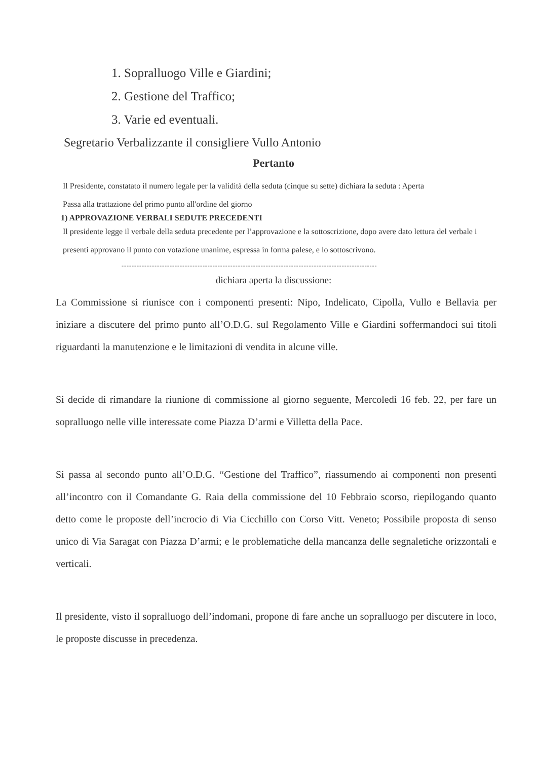1. Sopralluogo Ville e Giardini;
2. Gestione del Traffico;
3. Varie ed eventuali.
Segretario Verbalizzante il consigliere Vullo Antonio
Pertanto
Il Presidente, constatato il numero legale per la validità della seduta (cinque su sette) dichiara la seduta : Aperta
Passa alla trattazione del primo punto all'ordine del giorno
1) APPROVAZIONE VERBALI SEDUTE PRECEDENTI
Il presidente legge il verbale della seduta precedente per l’approvazione e la sottoscrizione, dopo avere dato lettura del verbale i presenti approvano il punto con votazione unanime, espressa in forma palese, e lo sottoscrivono.
-----------------------------------------------------------------------------------------------------
dichiara aperta la discussione:
La Commissione si riunisce con i componenti presenti: Nipo, Indelicato, Cipolla, Vullo e Bellavia per iniziare a discutere del primo punto all’O.D.G. sul Regolamento Ville e Giardini soffermandoci sui titoli riguardanti la manutenzione e le limitazioni di vendita in alcune ville.
Si decide di rimandare la riunione di commissione al giorno seguente, Mercoledì 16 feb. 22, per fare un sopralluogo nelle ville interessate come Piazza D’armi e Villetta della Pace.
Si passa al secondo punto all’O.D.G. “Gestione del Traffico”, riassumendo ai componenti non presenti all’incontro con il Comandante G. Raia della commissione del 10 Febbraio scorso, riepilogando quanto detto come le proposte dell’incrocio di Via Cicchillo con Corso Vitt. Veneto; Possibile proposta di senso unico di Via Saragat con Piazza D’armi; e le problematiche della mancanza delle segnaletiche orizzontali e verticali.
Il presidente, visto il sopralluogo dell’indomani, propone di fare anche un sopralluogo per discutere in loco, le proposte discusse in precedenza.